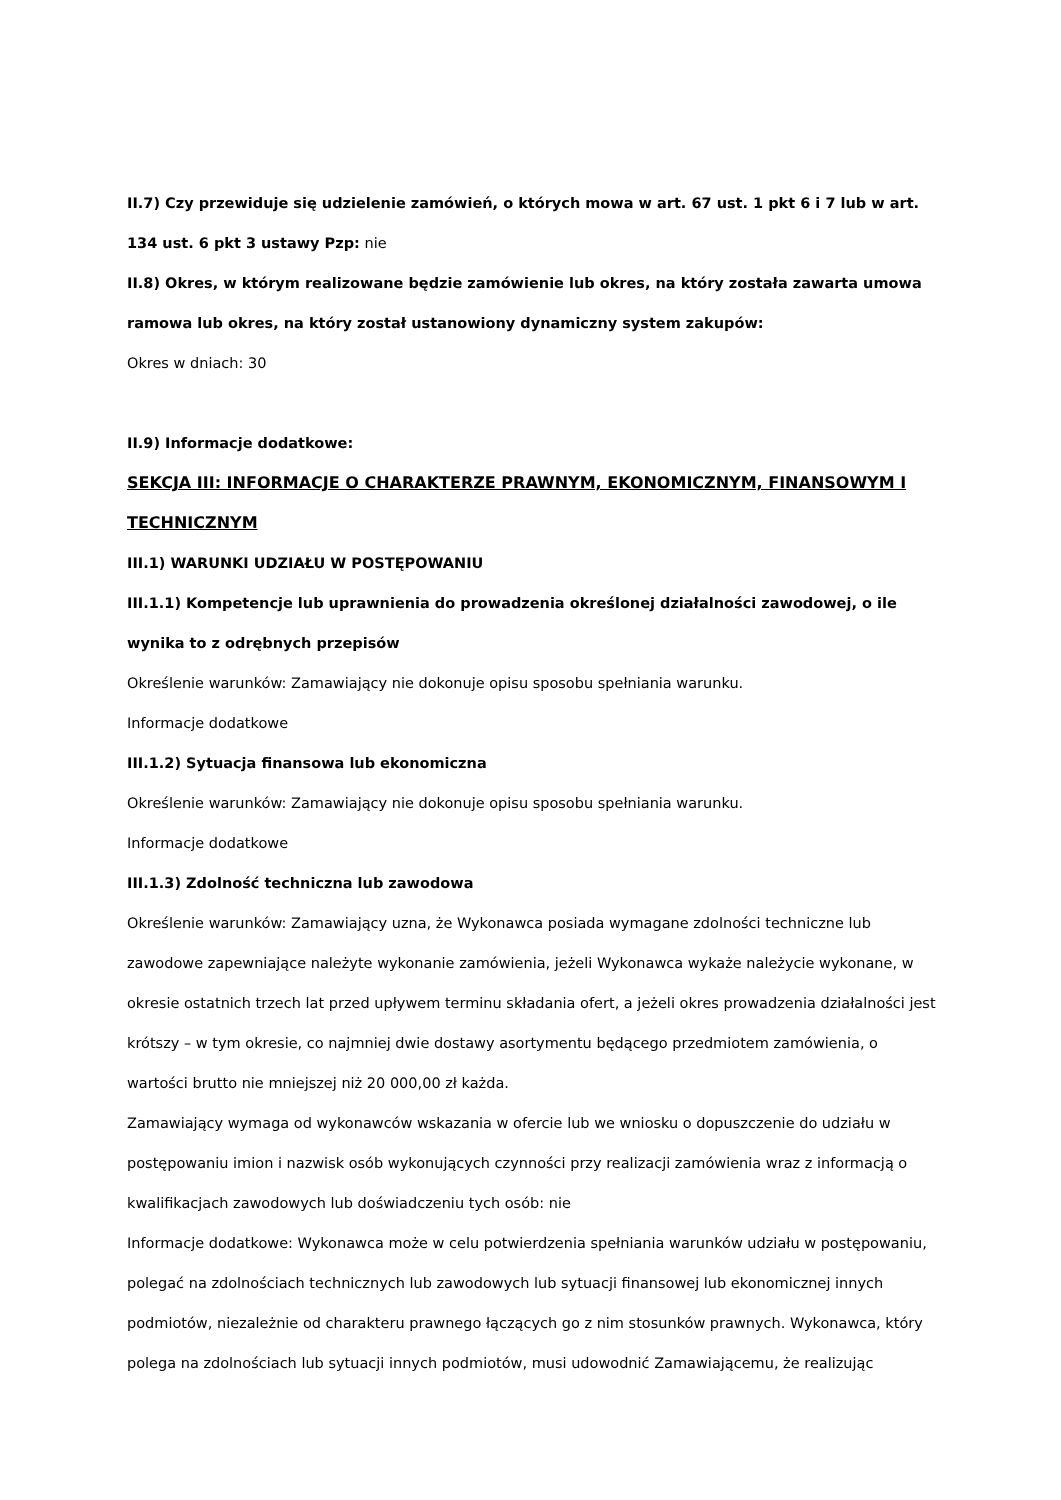II.7) Czy przewiduje się udzielenie zamówień, o których mowa w art. 67 ust. 1 pkt 6 i 7 lub w art. 134 ust. 6 pkt 3 ustawy Pzp: nie
II.8) Okres, w którym realizowane będzie zamówienie lub okres, na który została zawarta umowa ramowa lub okres, na który został ustanowiony dynamiczny system zakupów:
Okres w dniach: 30
II.9) Informacje dodatkowe:
SEKCJA III: INFORMACJE O CHARAKTERZE PRAWNYM, EKONOMICZNYM, FINANSOWYM I TECHNICZNYM
III.1) WARUNKI UDZIAŁU W POSTĘPOWANIU
III.1.1) Kompetencje lub uprawnienia do prowadzenia określonej działalności zawodowej, o ile wynika to z odrębnych przepisów
Określenie warunków: Zamawiający nie dokonuje opisu sposobu spełniania warunku.
Informacje dodatkowe
III.1.2) Sytuacja finansowa lub ekonomiczna
Określenie warunków: Zamawiający nie dokonuje opisu sposobu spełniania warunku.
Informacje dodatkowe
III.1.3) Zdolność techniczna lub zawodowa
Określenie warunków: Zamawiający uzna, że Wykonawca posiada wymagane zdolności techniczne lub zawodowe zapewniające należyte wykonanie zamówienia, jeżeli Wykonawca wykaże należycie wykonane, w okresie ostatnich trzech lat przed upływem terminu składania ofert, a jeżeli okres prowadzenia działalności jest krótszy – w tym okresie, co najmniej dwie dostawy asortymentu będącego przedmiotem zamówienia, o wartości brutto nie mniejszej niż 20 000,00 zł każda.
Zamawiający wymaga od wykonawców wskazania w ofercie lub we wniosku o dopuszczenie do udziału w postępowaniu imion i nazwisk osób wykonujących czynności przy realizacji zamówienia wraz z informacją o kwalifikacjach zawodowych lub doświadczeniu tych osób: nie
Informacje dodatkowe: Wykonawca może w celu potwierdzenia spełniania warunków udziału w postępowaniu, polegać na zdolnościach technicznych lub zawodowych lub sytuacji finansowej lub ekonomicznej innych podmiotów, niezależnie od charakteru prawnego łączących go z nim stosunków prawnych. Wykonawca, który polega na zdolnościach lub sytuacji innych podmiotów, musi udowodnić Zamawiającemu, że realizując